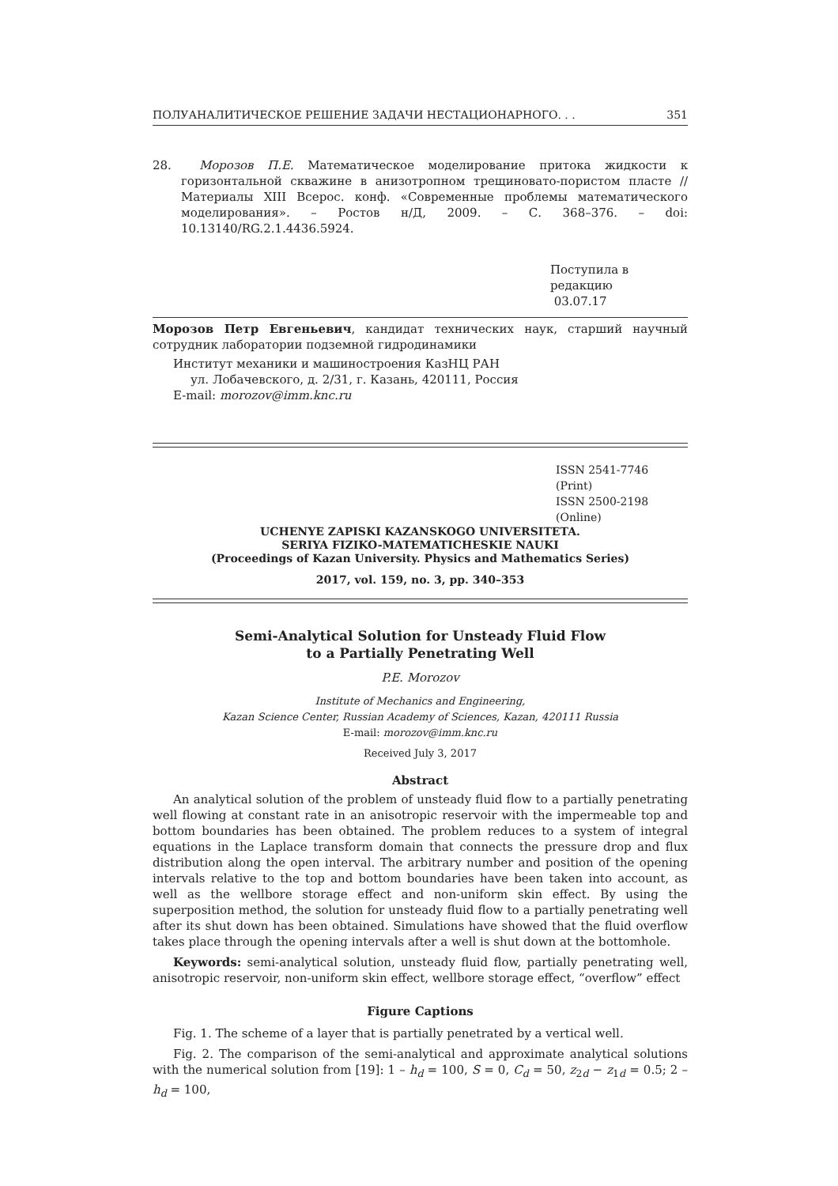ПОЛУАНАЛИТИЧЕСКОЕ РЕШЕНИЕ ЗАДАЧИ НЕСТАЦИОНАРНОГО. . . 351
28. Морозов П.Е. Математическое моделирование притока жидкости к горизонтальной скважине в анизотропном трещиновато-пористом пласте // Материалы XIII Всерос. конф. «Современные проблемы математического моделирования». – Ростов н/Д, 2009. – С. 368–376. – doi: 10.13140/RG.2.1.4436.5924.
Поступила в редакцию
03.07.17
Морозов Петр Евгеньевич, кандидат технических наук, старший научный сотрудник лаборатории подземной гидродинамики
Институт механики и машиностроения КазНЦ РАН
ул. Лобачевского, д. 2/31, г. Казань, 420111, Россия
E-mail: morozov@imm.knc.ru
ISSN 2541-7746 (Print)
ISSN 2500-2198 (Online)
UCHENYE ZAPISKI KAZANSKOGO UNIVERSITETA.
SERIYA FIZIKO-MATEMATICHESKIE NAUKI
(Proceedings of Kazan University. Physics and Mathematics Series)
2017, vol. 159, no. 3, pp. 340–353
Semi-Analytical Solution for Unsteady Fluid Flow
to a Partially Penetrating Well
P.E. Morozov
Institute of Mechanics and Engineering,
Kazan Science Center, Russian Academy of Sciences, Kazan, 420111 Russia
E-mail: morozov@imm.knc.ru
Received July 3, 2017
Abstract
An analytical solution of the problem of unsteady fluid flow to a partially penetrating well flowing at constant rate in an anisotropic reservoir with the impermeable top and bottom boundaries has been obtained. The problem reduces to a system of integral equations in the Laplace transform domain that connects the pressure drop and flux distribution along the open interval. The arbitrary number and position of the opening intervals relative to the top and bottom boundaries have been taken into account, as well as the wellbore storage effect and non-uniform skin effect. By using the superposition method, the solution for unsteady fluid flow to a partially penetrating well after its shut down has been obtained. Simulations have showed that the fluid overflow takes place through the opening intervals after a well is shut down at the bottomhole.
Keywords: semi-analytical solution, unsteady fluid flow, partially penetrating well, anisotropic reservoir, non-uniform skin effect, wellbore storage effect, “overflow” effect
Figure Captions
Fig. 1. The scheme of a layer that is partially penetrated by a vertical well.
Fig. 2. The comparison of the semi-analytical and approximate analytical solutions with the numerical solution from [19]: 1 – h<sub>d</sub> = 100, S = 0, C<sub>d</sub> = 50, z<sub>2d</sub> − z<sub>1d</sub> = 0.5; 2 – h<sub>d</sub> = 100,